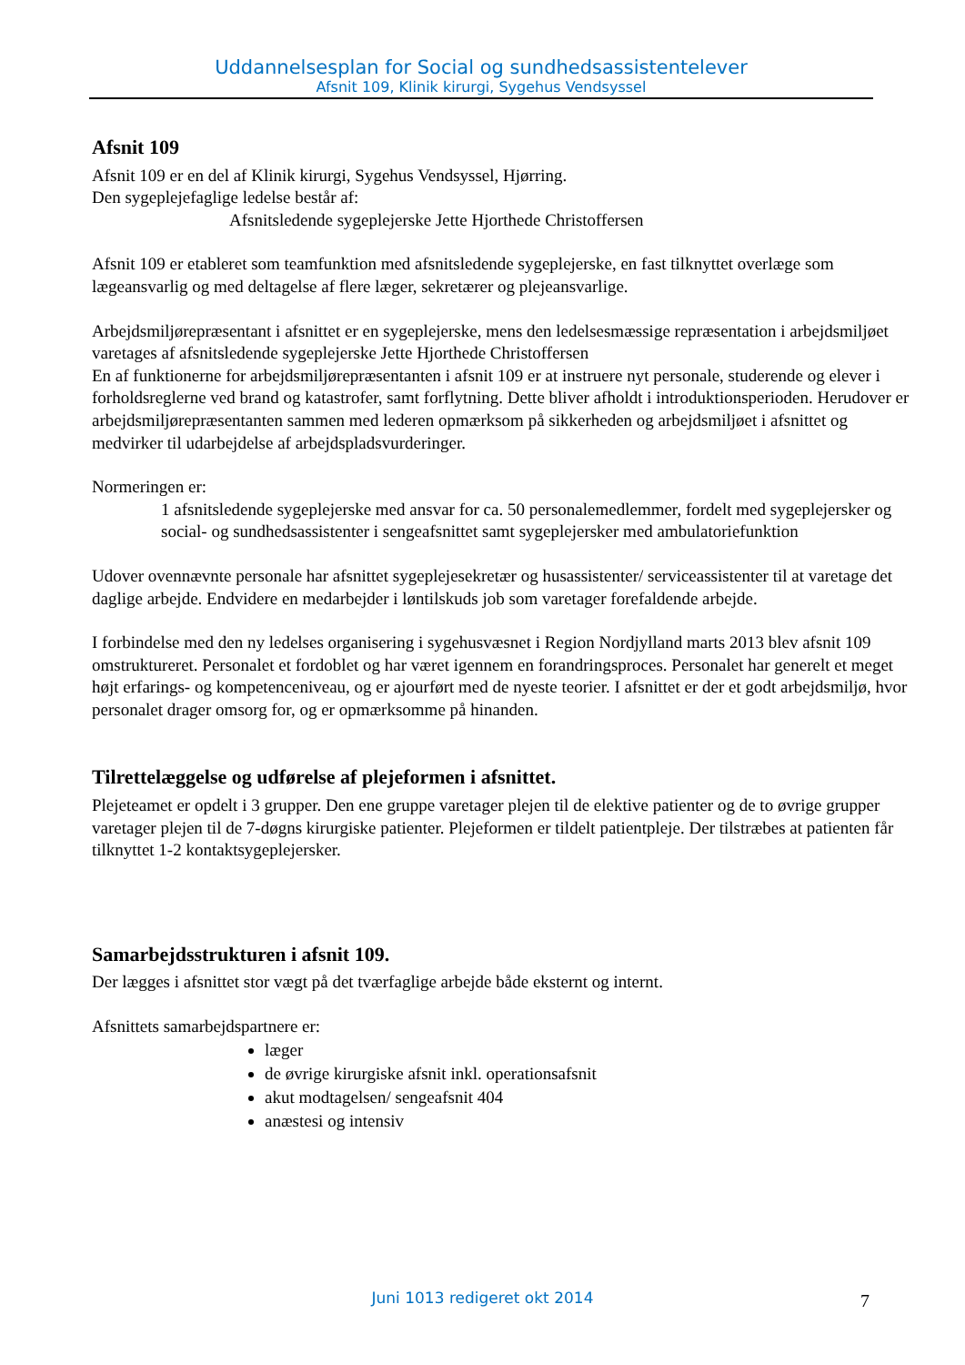Uddannelsesplan for Social og sundhedsassistentelever
Afsnit 109, Klinik kirurgi, Sygehus Vendsyssel
Afsnit 109
Afsnit 109 er en del af Klinik kirurgi, Sygehus Vendsyssel, Hjørring.
Den sygeplejefaglige ledelse består af:
Afsnitsledende sygeplejerske Jette Hjorthede Christoffersen
Afsnit 109 er etableret som teamfunktion med afsnitsledende sygeplejerske, en fast tilknyttet overlæge som lægeansvarlig og med deltagelse af flere læger, sekretærer og plejeansvarlige.
Arbejdsmiljørepræsentant i afsnittet er en sygeplejerske, mens den ledelsesmæssige repræsentation i arbejdsmiljøet varetages af afsnitsledende sygeplejerske Jette Hjorthede Christoffersen
En af funktionerne for arbejdsmiljørepræsentanten i afsnit 109 er at instruere nyt personale, studerende og elever i forholdsreglerne ved brand og katastrofer, samt forflytning. Dette bliver afholdt i introduktionsperioden. Herudover er arbejdsmiljørepræsentanten sammen med lederen opmærksom på sikkerheden og arbejdsmiljøet i afsnittet og medvirker til udarbejdelse af arbejdspladsvurderinger.
Normeringen er:
1 afsnitsledende sygeplejerske med ansvar for ca. 50 personalemedlemmer, fordelt med sygeplejersker og social- og sundhedsassistenter i sengeafsnittet samt sygeplejersker med ambulatoriefunktion
Udover ovennævnte personale har afsnittet sygeplejesekretær og husassistenter/ serviceassistenter til at varetage det daglige arbejde. Endvidere en medarbejder i løntilskuds job som varetager forefaldende arbejde.
I forbindelse med den ny ledelses organisering i sygehusvæsnet i Region Nordjylland marts 2013 blev afsnit 109 omstruktureret. Personalet et fordoblet og har været igennem en forandringsproces. Personalet har generelt et meget højt erfarings- og kompetenceniveau, og er ajourført med de nyeste teorier. I afsnittet er der et godt arbejdsmiljø, hvor personalet drager omsorg for, og er opmærksomme på hinanden.
Tilrettelæggelse og udførelse af plejeformen i afsnittet.
Plejeteamet er opdelt i 3 grupper. Den ene gruppe varetager plejen til de elektive patienter og de to øvrige grupper varetager plejen til de 7-døgns kirurgiske patienter. Plejeformen er tildelt patientpleje. Der tilstræbes at patienten får tilknyttet 1-2 kontaktsygeplejersker.
Samarbejdsstrukturen i afsnit 109.
Der lægges i afsnittet stor vægt på det tværfaglige arbejde både eksternt og internt.
Afsnittets samarbejdspartnere er:
læger
de øvrige kirurgiske afsnit inkl. operationsafsnit
akut modtagelsen/ sengeafsnit 404
anæstesi og intensiv
Juni 1013 redigeret okt 2014 7